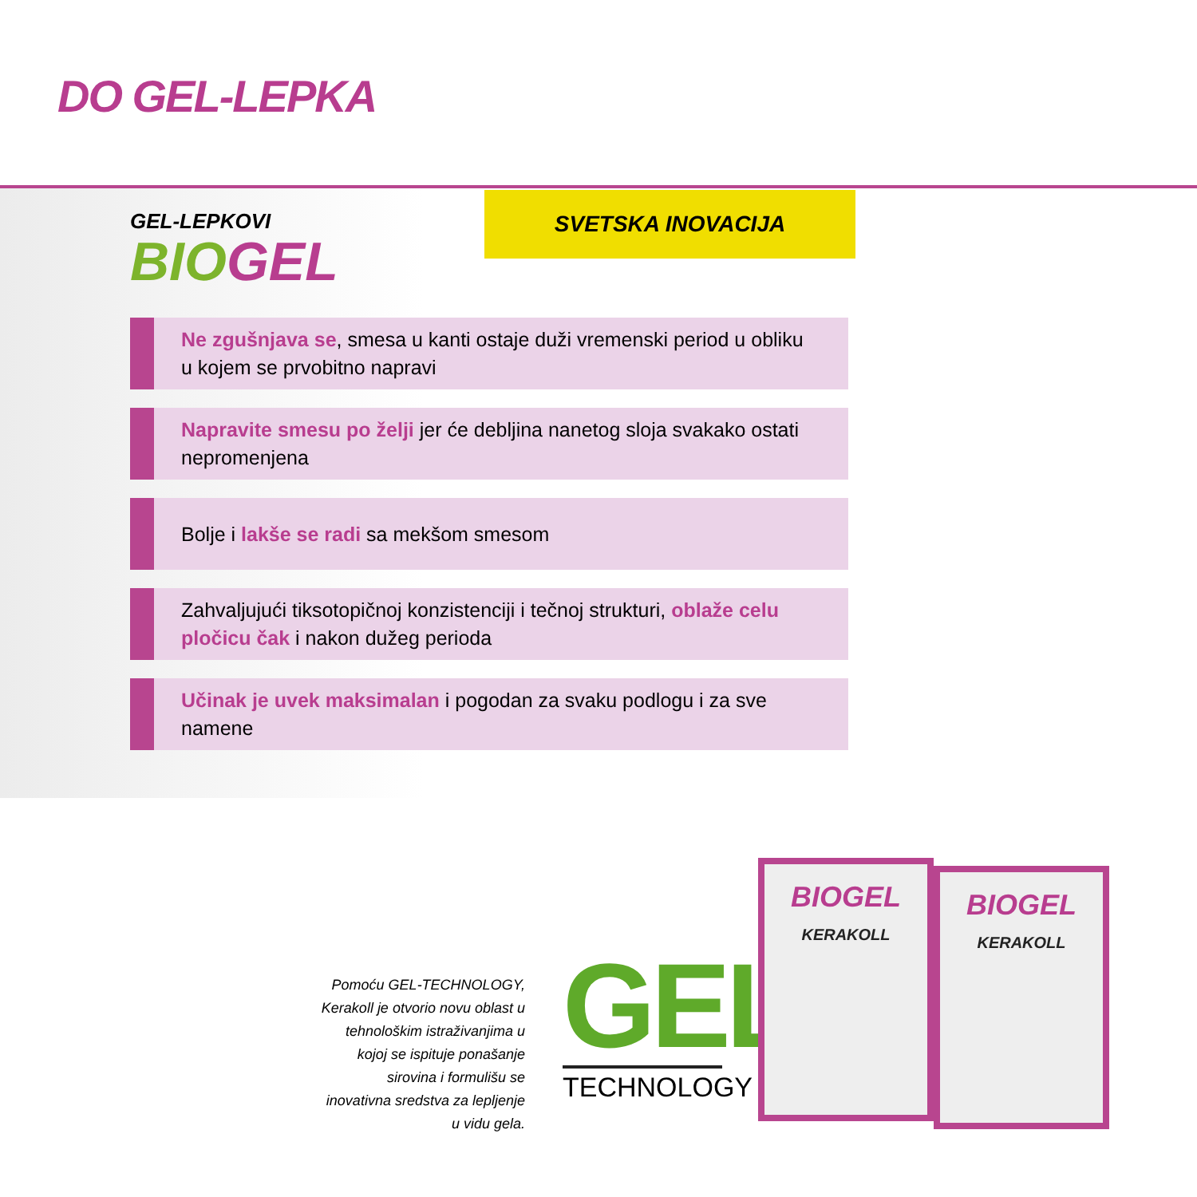DO GEL-LEPKA
GEL-LEPKOVI
BIOGEL
SVETSKA INOVACIJA
Ne zgušnjava se, smesa u kanti ostaje duži vremenski period u obliku u kojem se prvobitno napravi
Napravite smesu po želji jer će debljina nanetog sloja svakako ostati nepromenjena
Bolje i lakše se radi sa mekšom smesom
Zahvaljujući tiksotopičnoj konzistenciji i tečnoj strukturi, oblaže celu pločicu čak i nakon dužeg perioda
Učinak je uvek maksimalan i pogodan za svaku podlogu i za sve namene
Pomoću GEL-TECHNOLOGY, Kerakoll je otvorio novu oblast u tehnološkim istraživanjima u kojoj se ispituje ponašanje sirovina i formulišu se inovativna sredstva za lepljenje u vidu gela.
GEL
TECHNOLOGY
BIOGEL
KERAKOLL
BIOGEL
KERAKOLL